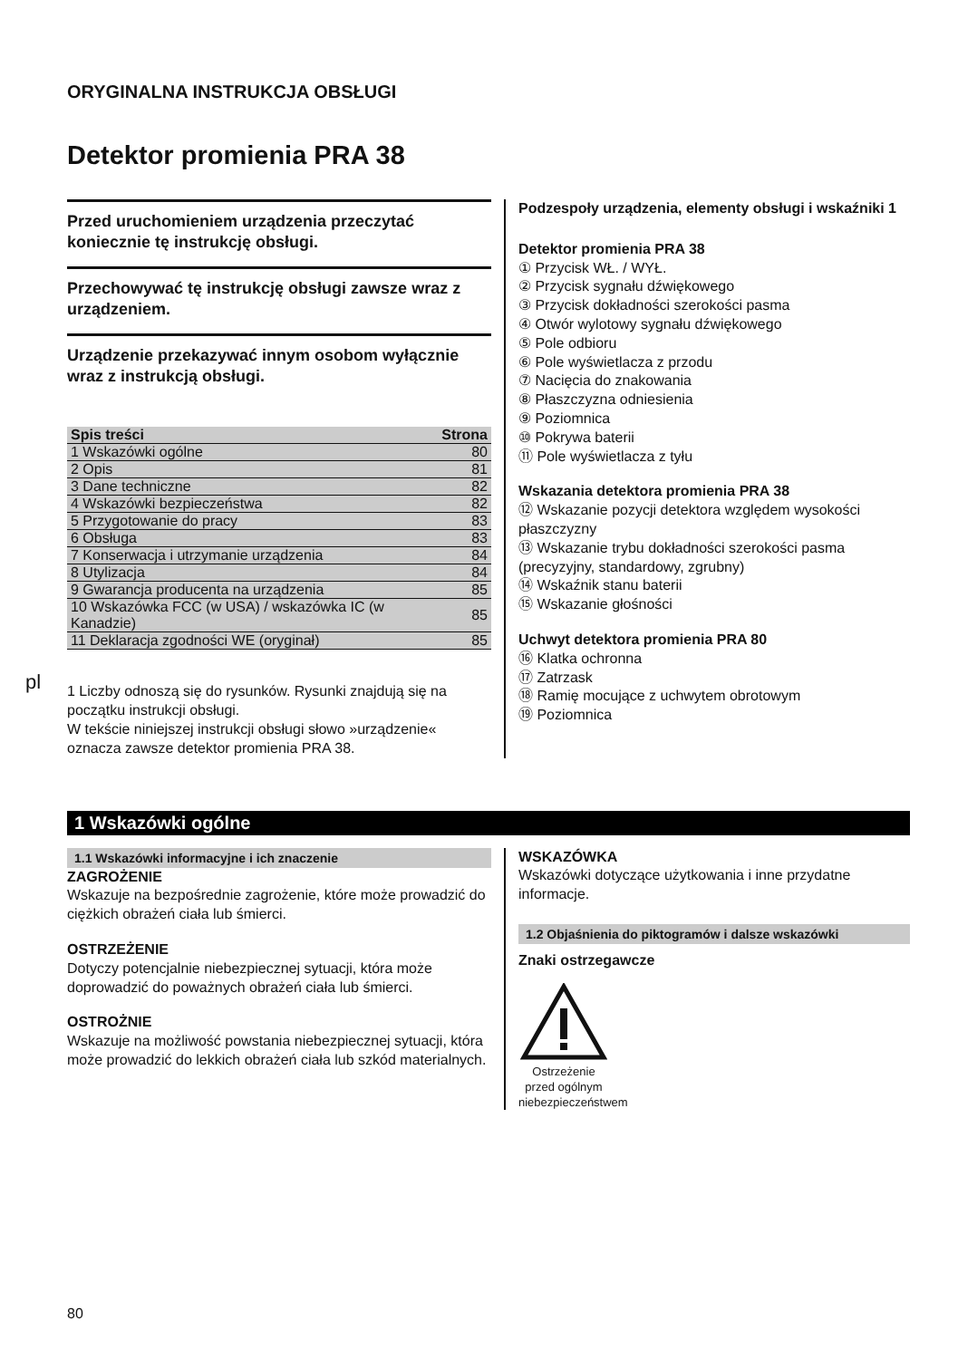pl
ORYGINALNA INSTRUKCJA OBSŁUGI
Detektor promienia PRA 38
Przed uruchomieniem urządzenia przeczytać koniecznie tę instrukcję obsługi.
Przechowywać tę instrukcję obsługi zawsze wraz z urządzeniem.
Urządzenie przekazywać innym osobom wyłącznie wraz z instrukcją obsługi.
| Spis treści | Strona |
| --- | --- |
| 1 Wskazówki ogólne | 80 |
| 2 Opis | 81 |
| 3 Dane techniczne | 82 |
| 4 Wskazówki bezpieczeństwa | 82 |
| 5 Przygotowanie do pracy | 83 |
| 6 Obsługa | 83 |
| 7 Konserwacja i utrzymanie urządzenia | 84 |
| 8 Utylizacja | 84 |
| 9 Gwarancja producenta na urządzenia | 85 |
| 10 Wskazówka FCC (w USA) / wskazówka IC (w Kanadzie) | 85 |
| 11 Deklaracja zgodności WE (oryginał) | 85 |
1 Liczby odnoszą się do rysunków. Rysunki znajdują się na początku instrukcji obsługi.
W tekście niniejszej instrukcji obsługi słowo »urządzenie« oznacza zawsze detektor promienia PRA 38.
Podzespoły urządzenia, elementy obsługi i wskaźniki 1
Detektor promienia PRA 38
① Przycisk WŁ. / WYŁ.
② Przycisk sygnału dźwiękowego
③ Przycisk dokładności szerokości pasma
④ Otwór wylotowy sygnału dźwiękowego
⑤ Pole odbioru
⑥ Pole wyświetlacza z przodu
⑦ Nacięcia do znakowania
⑧ Płaszczyzna odniesienia
⑨ Poziomnica
⑩ Pokrywa baterii
⑪ Pole wyświetlacza z tyłu
Wskazania detektora promienia PRA 38
⑫ Wskazanie pozycji detektora względem wysokości płaszczyzny
⑬ Wskazanie trybu dokładności szerokości pasma (precyzyjny, standardowy, zgrubny)
⑭ Wskaźnik stanu baterii
⑮ Wskazanie głośności
Uchwyt detektora promienia PRA 80
⑯ Klatka ochronna
⑰ Zatrzask
⑱ Ramię mocujące z uchwytem obrotowym
⑲ Poziomnica
1 Wskazówki ogólne
1.1 Wskazówki informacyjne i ich znaczenie
ZAGROŻENIE
Wskazuje na bezpośrednie zagrożenie, które może prowadzić do ciężkich obrażeń ciała lub śmierci.
OSTRZEŻENIE
Dotyczy potencjalnie niebezpiecznej sytuacji, która może doprowadzić do poważnych obrażeń ciała lub śmierci.
OSTROŻNIE
Wskazuje na możliwość powstania niebezpiecznej sytuacji, która może prowadzić do lekkich obrażeń ciała lub szkód materialnych.
WSKAZÓWKA
Wskazówki dotyczące użytkowania i inne przydatne informacje.
1.2 Objaśnienia do piktogramów i dalsze wskazówki
Znaki ostrzegawcze
Ostrzeżenie przed ogólnym niebezpieczeństwem
80